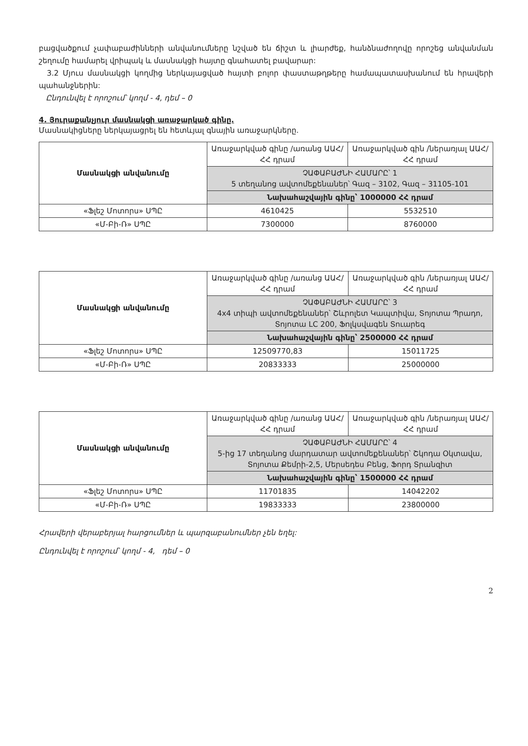բացվածքում չափաբաժինների անվանումները նշված են ճիշտ և լիարժեք, հանձնաժողովը որոշեց անվանման շեղումը համարել վրիպակ և մասնակցի հայտը գնահատել բավարար:
3.2 Մյուս մասնակցի կողմից ներկայացված հայտի բոլոր փաստաթղթերը համապատասխանում են հրավերի պահանջներին:
Ընդունվել է որոշում՝ կողմ - 4, դեմ – 0
4. Յուրաքանչյուր մասնակցի առաջարկած գինը.
Մասնակիցները ներկայացրել են հետևյալ գնային առաջարկները.
| Մասնակցի անվանումը | Առաջարկված գինը /առանց ԱԱՀ/ ՀՀ դրամ | Առաջարկված գին /ներառյալ ԱԱՀ/ ՀՀ դրամ |
| --- | --- | --- |
| | ՉԱՓԱԲԱԺՆԻ ՀԱՄԱՐԸ՝ 1 5 տեղանոց ավտոմեքենաներ՝ Գազ – 3102, Գազ – 31105-101 | |
| | Նախահաշվային գինը՝ 1000000 ՀՀ դրամ | |
| «Ֆլեշ Մոտորս» ՍՊԸ | 4610425 | 5532510 |
| «Մ-Բի-Ռ» ՍՊԸ | 7300000 | 8760000 |
| Մասնակցի անվանումը | Առաջարկված գինը /առանց ԱԱՀ/ ՀՀ դրամ | Առաջարկված գին /ներառյալ ԱԱՀ/ ՀՀ դրամ |
| --- | --- | --- |
| | ՉԱՓԱԲԱԺՆԻ ՀԱՄԱՐԸ՝ 3 4x4 տիպի ավտոմեքենաներ՝ Շևրոլետ Կապտիվա, Տոյոտա Պրադո, Տոյոտա LC 200, Ֆոլկսվագեն Տուարեգ | |
| | Նախահաշվային գինը՝ 2500000 ՀՀ դրամ | |
| «Ֆլեշ Մոտորս» ՍՊԸ | 12509770,83 | 15011725 |
| «Մ-Բի-Ռ» ՍՊԸ | 20833333 | 25000000 |
| Մասնակցի անվանումը | Առաջարկված գինը /առանց ԱԱՀ/ ՀՀ դրամ | Առաջարկված գին /ներառյալ ԱԱՀ/ ՀՀ դրամ |
| --- | --- | --- |
| | ՉԱՓԱԲԱԺՆԻ ՀԱՄԱՐԸ՝ 4 5-ից 17 տեղանոց մարդատար ավտոմեքենաներ՝ Շկոդա Օկտավա, Տոյոտա Քեմրի-2,5, Մերսեդես Բենց, Ֆորդ Տրանզիտ | |
| | Նախահաշվային գինը՝ 1500000 ՀՀ դրամ | |
| «Ֆլեշ Մոտորս» ՍՊԸ | 11701835 | 14042202 |
| «Մ-Բի-Ռ» ՍՊԸ | 19833333 | 23800000 |
Հրավերի վերաբերյալ հարցումներ և պարզաբանումներ չեն եղել:
Ընդունվել է որոշում՝ կողմ - 4, դեմ – 0
2